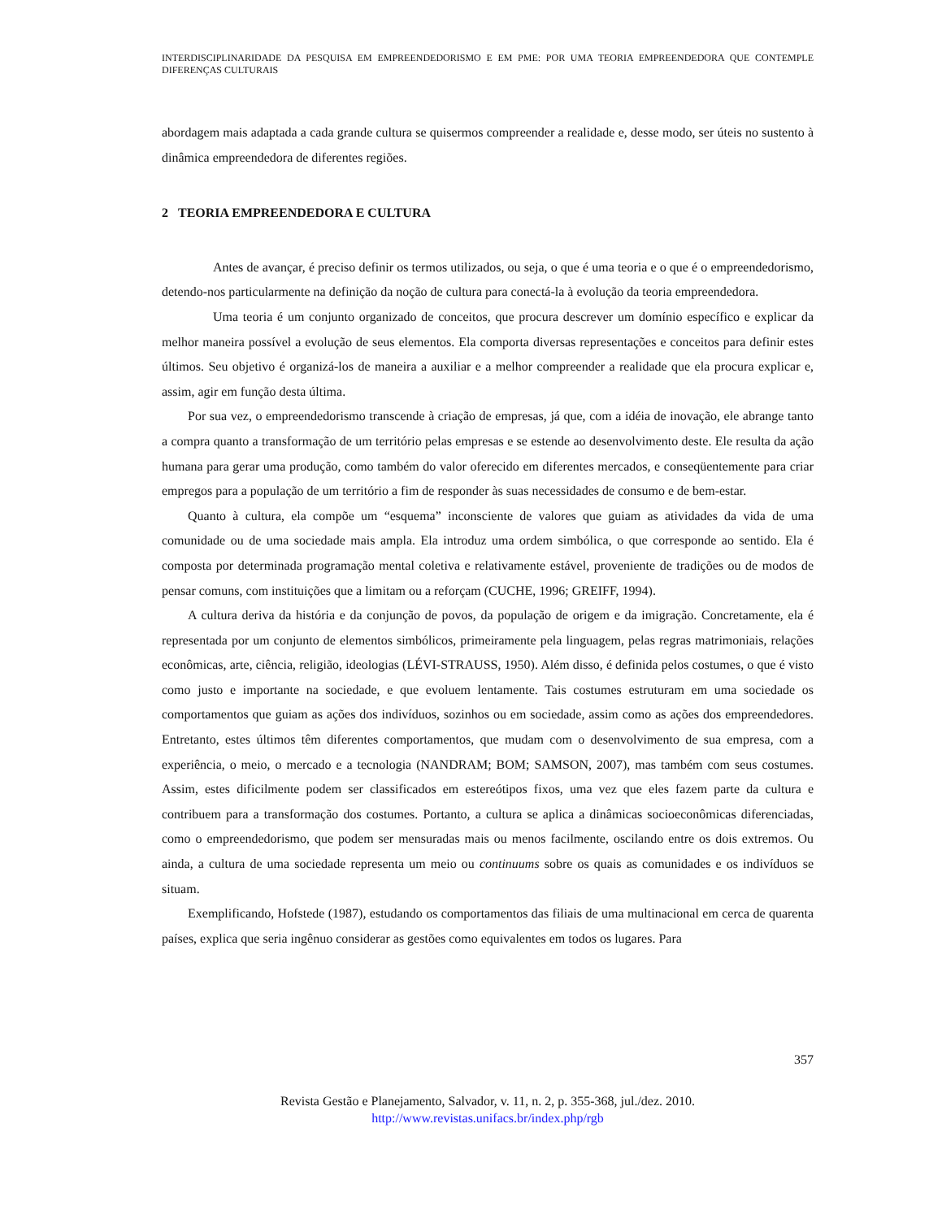INTERDISCIPLINARIDADE DA PESQUISA EM EMPREENDEDORISMO E EM PME: POR UMA TEORIA EMPREENDEDORA QUE CONTEMPLE DIFERENÇAS CULTURAIS
abordagem mais adaptada a cada grande cultura se quisermos compreender a realidade e, desse modo, ser úteis no sustento à dinâmica empreendedora de diferentes regiões.
2 TEORIA EMPREENDEDORA E CULTURA
Antes de avançar, é preciso definir os termos utilizados, ou seja, o que é uma teoria e o que é o empreendedorismo, detendo-nos particularmente na definição da noção de cultura para conectá-la à evolução da teoria empreendedora.
Uma teoria é um conjunto organizado de conceitos, que procura descrever um domínio específico e explicar da melhor maneira possível a evolução de seus elementos. Ela comporta diversas representações e conceitos para definir estes últimos. Seu objetivo é organizá-los de maneira a auxiliar e a melhor compreender a realidade que ela procura explicar e, assim, agir em função desta última.
Por sua vez, o empreendedorismo transcende à criação de empresas, já que, com a idéia de inovação, ele abrange tanto a compra quanto a transformação de um território pelas empresas e se estende ao desenvolvimento deste. Ele resulta da ação humana para gerar uma produção, como também do valor oferecido em diferentes mercados, e conseqüentemente para criar empregos para a população de um território a fim de responder às suas necessidades de consumo e de bem-estar.
Quanto à cultura, ela compõe um “esquema” inconsciente de valores que guiam as atividades da vida de uma comunidade ou de uma sociedade mais ampla. Ela introduz uma ordem simbólica, o que corresponde ao sentido. Ela é composta por determinada programação mental coletiva e relativamente estável, proveniente de tradições ou de modos de pensar comuns, com instituições que a limitam ou a reforçam (CUCHE, 1996; GREIFF, 1994).
A cultura deriva da história e da conjunção de povos, da população de origem e da imigração. Concretamente, ela é representada por um conjunto de elementos simbólicos, primeiramente pela linguagem, pelas regras matrimoniais, relações econômicas, arte, ciência, religião, ideologias (LÉVI-STRAUSS, 1950). Além disso, é definida pelos costumes, o que é visto como justo e importante na sociedade, e que evoluem lentamente. Tais costumes estruturam em uma sociedade os comportamentos que guiam as ações dos indivíduos, sozinhos ou em sociedade, assim como as ações dos empreendedores. Entretanto, estes últimos têm diferentes comportamentos, que mudam com o desenvolvimento de sua empresa, com a experiência, o meio, o mercado e a tecnologia (NANDRAM; BOM; SAMSON, 2007), mas também com seus costumes. Assim, estes dificilmente podem ser classificados em estereótipos fixos, uma vez que eles fazem parte da cultura e contribuem para a transformação dos costumes. Portanto, a cultura se aplica a dinâmicas socioeconômicas diferenciadas, como o empreendedorismo, que podem ser mensuradas mais ou menos facilmente, oscilando entre os dois extremos. Ou ainda, a cultura de uma sociedade representa um meio ou continuums sobre os quais as comunidades e os indivíduos se situam.
Exemplificando, Hofstede (1987), estudando os comportamentos das filiais de uma multinacional em cerca de quarenta países, explica que seria ingênuo considerar as gestões como equivalentes em todos os lugares. Para
357
Revista Gestão e Planejamento, Salvador, v. 11, n. 2, p. 355-368, jul./dez. 2010.
http://www.revistas.unifacs.br/index.php/rgb